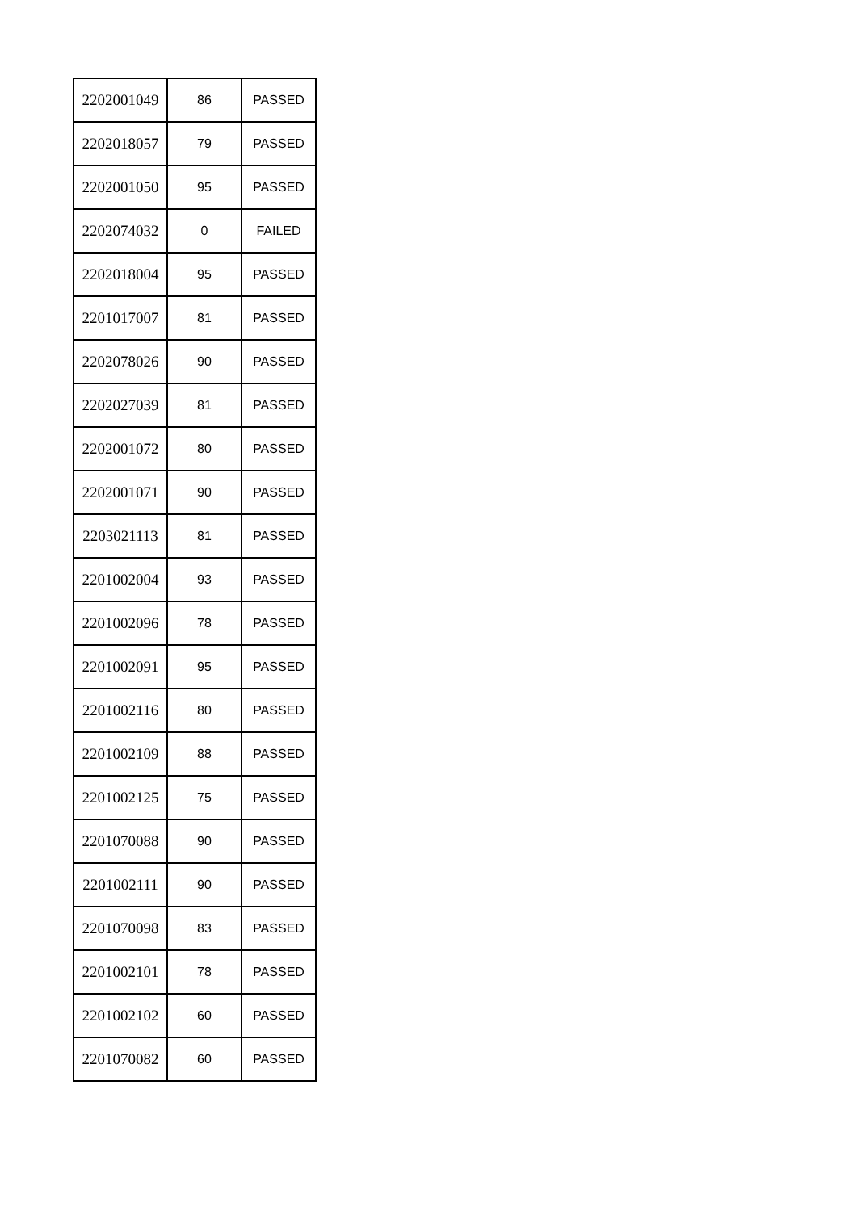| 2202001049 | 86 | PASSED |
| 2202018057 | 79 | PASSED |
| 2202001050 | 95 | PASSED |
| 2202074032 | 0 | FAILED |
| 2202018004 | 95 | PASSED |
| 2201017007 | 81 | PASSED |
| 2202078026 | 90 | PASSED |
| 2202027039 | 81 | PASSED |
| 2202001072 | 80 | PASSED |
| 2202001071 | 90 | PASSED |
| 2203021113 | 81 | PASSED |
| 2201002004 | 93 | PASSED |
| 2201002096 | 78 | PASSED |
| 2201002091 | 95 | PASSED |
| 2201002116 | 80 | PASSED |
| 2201002109 | 88 | PASSED |
| 2201002125 | 75 | PASSED |
| 2201070088 | 90 | PASSED |
| 2201002111 | 90 | PASSED |
| 2201070098 | 83 | PASSED |
| 2201002101 | 78 | PASSED |
| 2201002102 | 60 | PASSED |
| 2201070082 | 60 | PASSED |